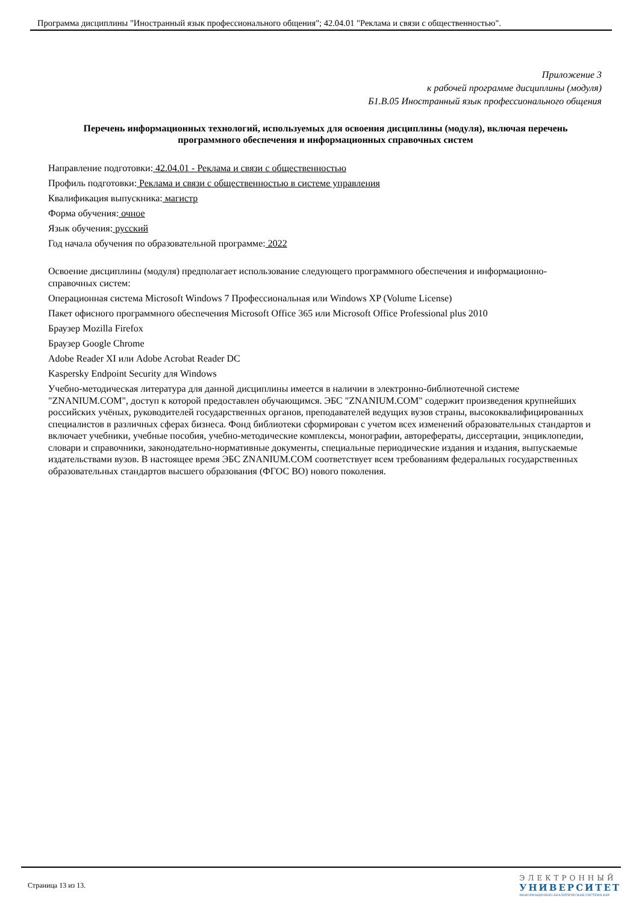Программа дисциплины "Иностранный язык профессионального общения"; 42.04.01 "Реклама и связи с общественностью".
Приложение 3
к рабочей программе дисциплины (модуля)
Б1.В.05 Иностранный язык профессионального общения
Перечень информационных технологий, используемых для освоения дисциплины (модуля), включая перечень программного обеспечения и информационных справочных систем
Направление подготовки: 42.04.01 - Реклама и связи с общественностью
Профиль подготовки: Реклама и связи с общественностью в системе управления
Квалификация выпускника: магистр
Форма обучения: очное
Язык обучения: русский
Год начала обучения по образовательной программе: 2022
Освоение дисциплины (модуля) предполагает использование следующего программного обеспечения и информационно-справочных систем:
Операционная система Microsoft Windows 7 Профессиональная или Windows XP (Volume License)
Пакет офисного программного обеспечения Microsoft Office 365 или Microsoft Office Professional plus 2010
Браузер Mozilla Firefox
Браузер Google Chrome
Adobe Reader XI или Adobe Acrobat Reader DC
Kaspersky Endpoint Security для Windows
Учебно-методическая литература для данной дисциплины имеется в наличии в электронно-библиотечной системе "ZNANIUM.COM", доступ к которой предоставлен обучающимся. ЭБС "ZNANIUM.COM" содержит произведения крупнейших российских учёных, руководителей государственных органов, преподавателей ведущих вузов страны, высококвалифицированных специалистов в различных сферах бизнеса. Фонд библиотеки сформирован с учетом всех изменений образовательных стандартов и включает учебники, учебные пособия, учебно-методические комплексы, монографии, авторефераты, диссертации, энциклопедии, словари и справочники, законодательно-нормативные документы, специальные периодические издания и издания, выпускаемые издательствами вузов. В настоящее время ЭБС ZNANIUM.COM соответствует всем требованиям федеральных государственных образовательных стандартов высшего образования (ФГОС ВО) нового поколения.
Страница 13 из 13.
ЭЛЕКТРОННЫЙ
УНИВЕРСИТЕТ
ИНФОРМАЦИОННО-АНАЛИТИЧЕСКАЯ СИСТЕМА КФУ